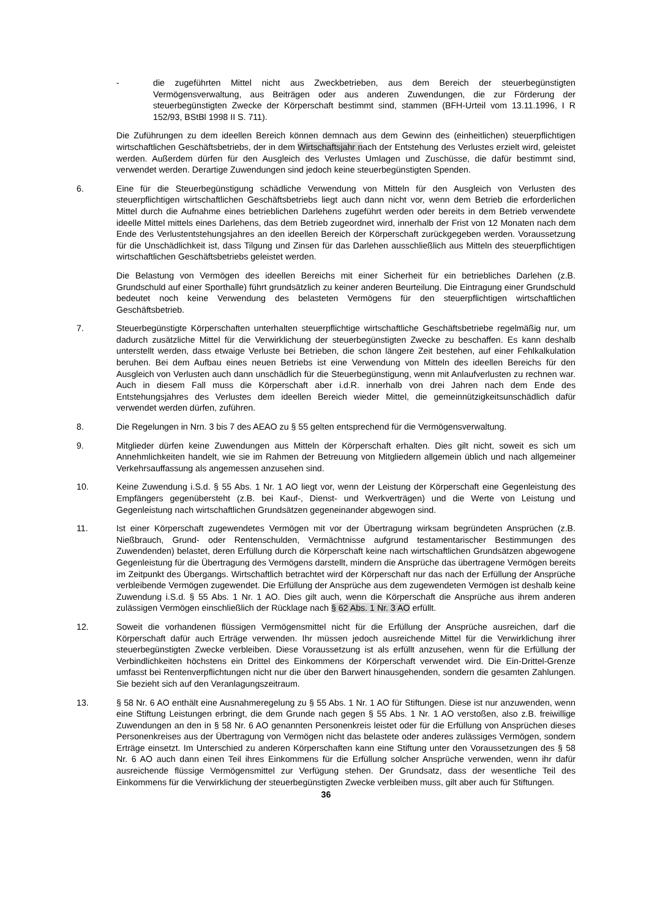- die zugeführten Mittel nicht aus Zweckbetrieben, aus dem Bereich der steuerbegünstigten Vermögensverwaltung, aus Beiträgen oder aus anderen Zuwendungen, die zur Förderung der steuerbegünstigten Zwecke der Körperschaft bestimmt sind, stammen (BFH-Urteil vom 13.11.1996, I R 152/93, BStBl 1998 II S. 711).
Die Zuführungen zu dem ideellen Bereich können demnach aus dem Gewinn des (einheitlichen) steuerpflichtigen wirtschaftlichen Geschäftsbetriebs, der in dem Wirtschaftsjahr nach der Entstehung des Verlustes erzielt wird, geleistet werden. Außerdem dürfen für den Ausgleich des Verlustes Umlagen und Zuschüsse, die dafür bestimmt sind, verwendet werden. Derartige Zuwendungen sind jedoch keine steuerbegünstigten Spenden.
6. Eine für die Steuerbegünstigung schädliche Verwendung von Mitteln für den Ausgleich von Verlusten des steuerpflichtigen wirtschaftlichen Geschäftsbetriebs liegt auch dann nicht vor, wenn dem Betrieb die erforderlichen Mittel durch die Aufnahme eines betrieblichen Darlehens zugeführt werden oder bereits in dem Betrieb verwendete ideelle Mittel mittels eines Darlehens, das dem Betrieb zugeordnet wird, innerhalb der Frist von 12 Monaten nach dem Ende des Verlustentstehungsjahres an den ideellen Bereich der Körperschaft zurückgegeben werden. Voraussetzung für die Unschädlichkeit ist, dass Tilgung und Zinsen für das Darlehen ausschließlich aus Mitteln des steuerpflichtigen wirtschaftlichen Geschäftsbetriebs geleistet werden.
Die Belastung von Vermögen des ideellen Bereichs mit einer Sicherheit für ein betriebliches Darlehen (z.B. Grundschuld auf einer Sporthalle) führt grundsätzlich zu keiner anderen Beurteilung. Die Eintragung einer Grundschuld bedeutet noch keine Verwendung des belasteten Vermögens für den steuerpflichtigen wirtschaftlichen Geschäftsbetrieb.
7. Steuerbegünstigte Körperschaften unterhalten steuerpflichtige wirtschaftliche Geschäftsbetriebe regelmäßig nur, um dadurch zusätzliche Mittel für die Verwirklichung der steuerbegünstigten Zwecke zu beschaffen. Es kann deshalb unterstellt werden, dass etwaige Verluste bei Betrieben, die schon längere Zeit bestehen, auf einer Fehlkalkulation beruhen. Bei dem Aufbau eines neuen Betriebs ist eine Verwendung von Mitteln des ideellen Bereichs für den Ausgleich von Verlusten auch dann unschädlich für die Steuerbegünstigung, wenn mit Anlaufverlusten zu rechnen war. Auch in diesem Fall muss die Körperschaft aber i.d.R. innerhalb von drei Jahren nach dem Ende des Entstehungsjahres des Verlustes dem ideellen Bereich wieder Mittel, die gemeinnützigkeitsunschädlich dafür verwendet werden dürfen, zuführen.
8. Die Regelungen in Nrn. 3 bis 7 des AEAO zu § 55 gelten entsprechend für die Vermögensverwaltung.
9. Mitglieder dürfen keine Zuwendungen aus Mitteln der Körperschaft erhalten. Dies gilt nicht, soweit es sich um Annehmlichkeiten handelt, wie sie im Rahmen der Betreuung von Mitgliedern allgemein üblich und nach allgemeiner Verkehrsauffassung als angemessen anzusehen sind.
10. Keine Zuwendung i.S.d. § 55 Abs. 1 Nr. 1 AO liegt vor, wenn der Leistung der Körperschaft eine Gegenleistung des Empfängers gegenübersteht (z.B. bei Kauf-, Dienst- und Werkverträgen) und die Werte von Leistung und Gegenleistung nach wirtschaftlichen Grundsätzen gegeneinander abgewogen sind.
11. Ist einer Körperschaft zugewendetes Vermögen mit vor der Übertragung wirksam begründeten Ansprüchen (z.B. Nießbrauch, Grund- oder Rentenschulden, Vermächtnisse aufgrund testamentarischer Bestimmungen des Zuwendenden) belastet, deren Erfüllung durch die Körperschaft keine nach wirtschaftlichen Grundsätzen abgewogene Gegenleistung für die Übertragung des Vermögens darstellt, mindern die Ansprüche das übertragene Vermögen bereits im Zeitpunkt des Übergangs. Wirtschaftlich betrachtet wird der Körperschaft nur das nach der Erfüllung der Ansprüche verbleibende Vermögen zugewendet. Die Erfüllung der Ansprüche aus dem zugewendeten Vermögen ist deshalb keine Zuwendung i.S.d. § 55 Abs. 1 Nr. 1 AO. Dies gilt auch, wenn die Körperschaft die Ansprüche aus ihrem anderen zulässigen Vermögen einschließlich der Rücklage nach § 62 Abs. 1 Nr. 3 AO erfüllt.
12. Soweit die vorhandenen flüssigen Vermögensmittel nicht für die Erfüllung der Ansprüche ausreichen, darf die Körperschaft dafür auch Erträge verwenden. Ihr müssen jedoch ausreichende Mittel für die Verwirklichung ihrer steuerbegünstigten Zwecke verbleiben. Diese Voraussetzung ist als erfüllt anzusehen, wenn für die Erfüllung der Verbindlichkeiten höchstens ein Drittel des Einkommens der Körperschaft verwendet wird. Die Ein-Drittel-Grenze umfasst bei Rentenverpflichtungen nicht nur die über den Barwert hinausgehenden, sondern die gesamten Zahlungen. Sie bezieht sich auf den Veranlagungszeitraum.
13. § 58 Nr. 6 AO enthält eine Ausnahmeregelung zu § 55 Abs. 1 Nr. 1 AO für Stiftungen. Diese ist nur anzuwenden, wenn eine Stiftung Leistungen erbringt, die dem Grunde nach gegen § 55 Abs. 1 Nr. 1 AO verstoßen, also z.B. freiwillige Zuwendungen an den in § 58 Nr. 6 AO genannten Personenkreis leistet oder für die Erfüllung von Ansprüchen dieses Personenkreises aus der Übertragung von Vermögen nicht das belastete oder anderes zulässiges Vermögen, sondern Erträge einsetzt. Im Unterschied zu anderen Körperschaften kann eine Stiftung unter den Voraussetzungen des § 58 Nr. 6 AO auch dann einen Teil ihres Einkommens für die Erfüllung solcher Ansprüche verwenden, wenn ihr dafür ausreichende flüssige Vermögensmittel zur Verfügung stehen. Der Grundsatz, dass der wesentliche Teil des Einkommens für die Verwirklichung der steuerbegünstigten Zwecke verbleiben muss, gilt aber auch für Stiftungen.
36